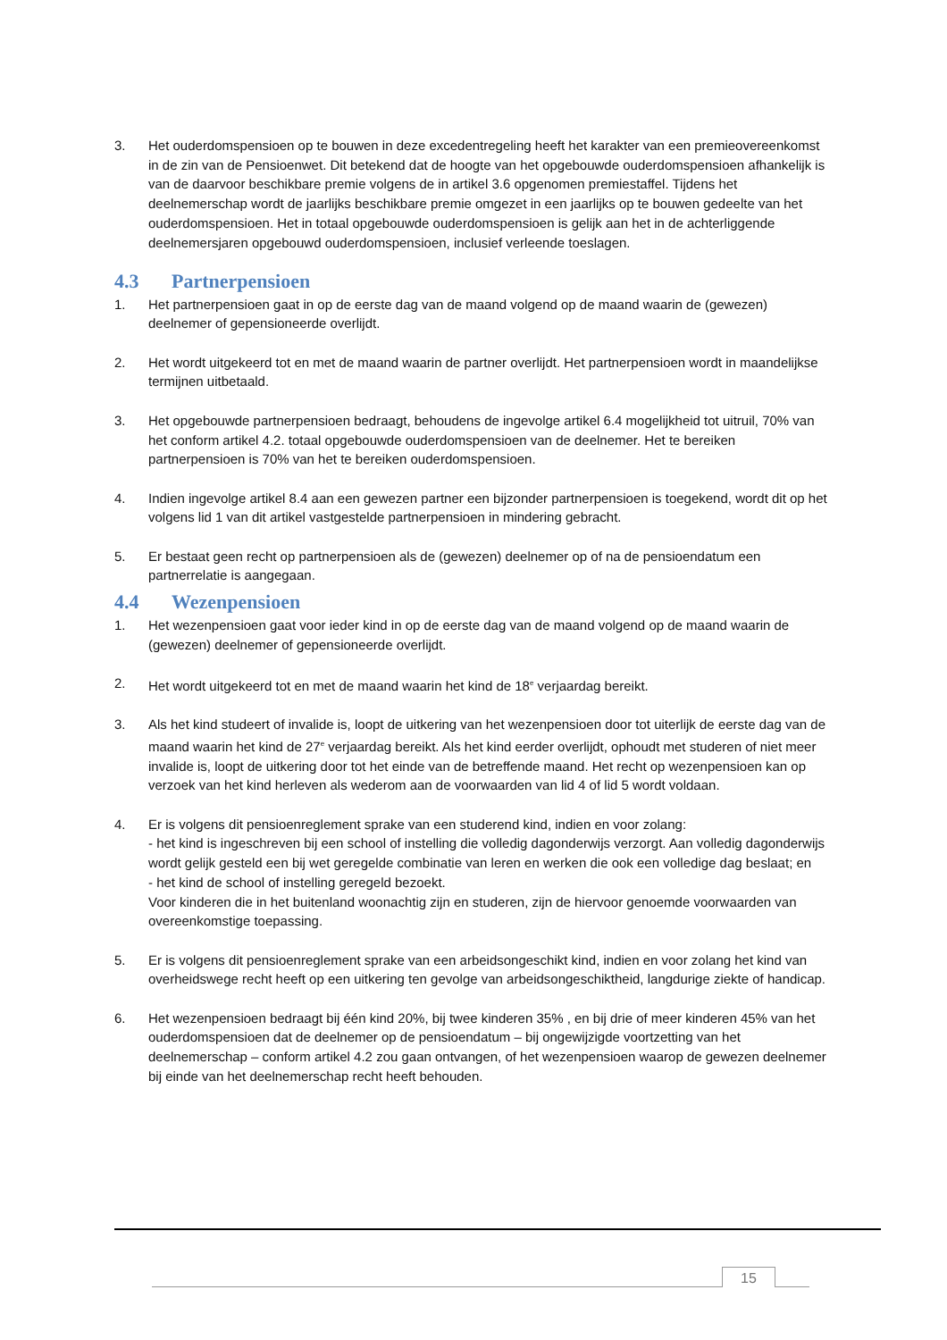3. Het ouderdomspensioen op te bouwen in deze excedentregeling heeft het karakter van een premieovereenkomst in de zin van de Pensioenwet. Dit betekend dat de hoogte van het opgebouwde ouderdomspensioen afhankelijk is van de daarvoor beschikbare premie volgens de in artikel 3.6 opgenomen premiestaffel. Tijdens het deelnemerschap wordt de jaarlijks beschikbare premie omgezet in een jaarlijks op te bouwen gedeelte van het ouderdomspensioen. Het in totaal opgebouwde ouderdomspensioen is gelijk aan het in de achterliggende deelnemersjaren opgebouwd ouderdomspensioen, inclusief verleende toeslagen.
4.3 Partnerpensioen
1. Het partnerpensioen gaat in op de eerste dag van de maand volgend op de maand waarin de (gewezen) deelnemer of gepensioneerde overlijdt.
2. Het wordt uitgekeerd tot en met de maand waarin de partner overlijdt. Het partnerpensioen wordt in maandelijkse termijnen uitbetaald.
3. Het opgebouwde partnerpensioen bedraagt, behoudens de ingevolge artikel 6.4 mogelijkheid tot uitruil, 70% van het conform artikel 4.2. totaal opgebouwde ouderdomspensioen van de deelnemer. Het te bereiken partnerpensioen is 70% van het te bereiken ouderdomspensioen.
4. Indien ingevolge artikel 8.4 aan een gewezen partner een bijzonder partnerpensioen is toegekend, wordt dit op het volgens lid 1 van dit artikel vastgestelde partnerpensioen in mindering gebracht.
5. Er bestaat geen recht op partnerpensioen als de (gewezen) deelnemer op of na de pensioendatum een partnerrelatie is aangegaan.
4.4 Wezenpensioen
1. Het wezenpensioen gaat voor ieder kind in op de eerste dag van de maand volgend op de maand waarin de (gewezen) deelnemer of gepensioneerde overlijdt.
2. Het wordt uitgekeerd tot en met de maand waarin het kind de 18<sup>e</sup> verjaardag bereikt.
3. Als het kind studeert of invalide is, loopt de uitkering van het wezenpensioen door tot uiterlijk de eerste dag van de maand waarin het kind de 27<sup>e</sup> verjaardag bereikt. Als het kind eerder overlijdt, ophoudt met studeren of niet meer invalide is, loopt de uitkering door tot het einde van de betreffende maand. Het recht op wezenpensioen kan op verzoek van het kind herleven als wederom aan de voorwaarden van lid 4 of lid 5 wordt voldaan.
4. Er is volgens dit pensioenreglement sprake van een studerend kind, indien en voor zolang:
- het kind is ingeschreven bij een school of instelling die volledig dagonderwijs verzorgt. Aan volledig dagonderwijs wordt gelijk gesteld een bij wet geregelde combinatie van leren en werken die ook een volledige dag beslaat; en
- het kind de school of instelling geregeld bezoekt.
Voor kinderen die in het buitenland woonachtig zijn en studeren, zijn de hiervoor genoemde voorwaarden van overeenkomstige toepassing.
5. Er is volgens dit pensioenreglement sprake van een arbeidsongeschikt kind, indien en voor zolang het kind van overheidswege recht heeft op een uitkering ten gevolge van arbeidsongeschiktheid, langdurige ziekte of handicap.
6. Het wezenpensioen bedraagt bij één kind 20%, bij twee kinderen 35% , en bij drie of meer kinderen 45% van het ouderdomspensioen dat de deelnemer op de pensioendatum – bij ongewijzigde voortzetting van het deelnemerschap – conform artikel 4.2 zou gaan ontvangen, of het wezenpensioen waarop de gewezen deelnemer bij einde van het deelnemerschap recht heeft behouden.
15